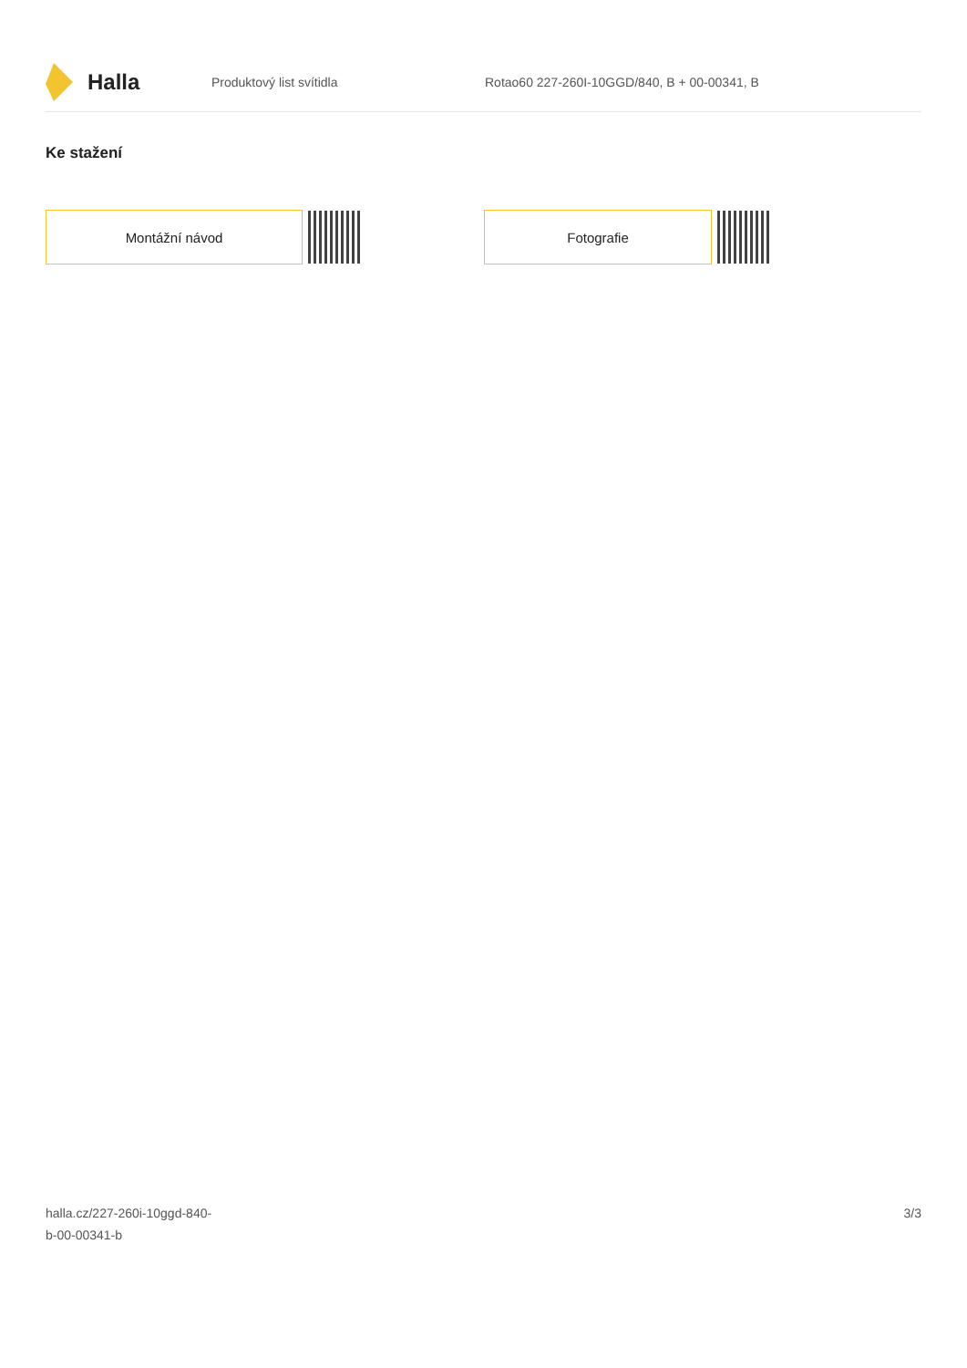Halla
Produktový list svítidla
Rotao60 227-260I-10GGD/840, B + 00-00341, B
Ke stažení
Montážní návod Fotografie
halla.cz/227-260i-10ggd-840-
b-00-00341-b
3/3